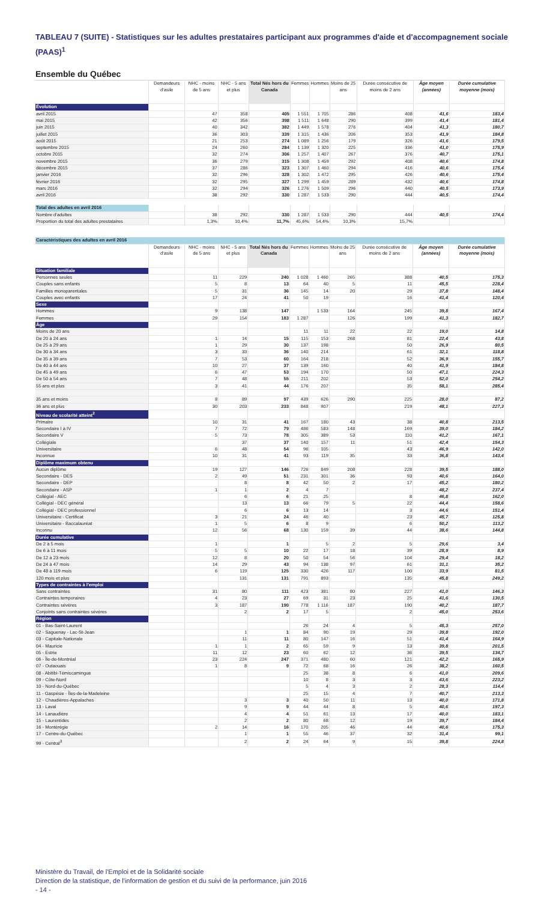TABLEAU 7 (SUITE) - Statistiques sur les adultes prestataires participant aux programmes d'aide et d'accompagnement sociale (PAAS)<sup>1</sup>
Ensemble du Québec
| | Demandeurs d'asile | NHC - moins de 5 ans | NHC - 5 ans et plus | Total Nés hors du Canada | Femmes | Hommes | Moins de 25 ans | Durée consécutive de moins de 2 ans | Âge moyen (années) | Durée cumulative moyenne (mois) |
| --- | --- | --- | --- | --- | --- | --- | --- | --- | --- | --- |
| Évolution | | | | | | | | | | |
| avril 2015 | | 47 | 358 | 405 | 1 551 | 1 705 | 286 | 408 | 41,6 | 183,4 |
| mai 2015 | | 42 | 356 | 398 | 1 511 | 1 648 | 290 | 399 | 41,4 | 181,4 |
| juin 2015 | | 40 | 342 | 382 | 1 449 | 1 578 | 276 | 404 | 41,3 | 180,7 |
| juillet 2015 | | 36 | 303 | 339 | 1 315 | 1 436 | 206 | 353 | 41,9 | 184,8 |
| août 2015 | | 21 | 253 | 274 | 1 089 | 1 256 | 179 | 326 | 41,6 | 179,5 |
| septembre 2015 | | 24 | 260 | 284 | 1 139 | 1 320 | 225 | 336 | 41,0 | 175,9 |
| octobre 2015 | | 32 | 274 | 306 | 1 257 | 1 407 | 267 | 376 | 40,7 | 175,1 |
| novembre 2015 | | 36 | 279 | 315 | 1 308 | 1 459 | 292 | 408 | 40,6 | 174,8 |
| décembre 2015 | | 37 | 286 | 323 | 1 307 | 1 460 | 294 | 416 | 40,6 | 175,4 |
| janvier 2016 | | 32 | 296 | 328 | 1 302 | 1 472 | 295 | 426 | 40,6 | 175,4 |
| février 2016 | | 32 | 295 | 327 | 1 299 | 1 459 | 289 | 432 | 40,6 | 174,8 |
| mars 2016 | | 32 | 294 | 326 | 1 276 | 1 509 | 296 | 440 | 40,5 | 173,9 |
| avril 2016 | | 38 | 292 | 330 | 1 287 | 1 533 | 290 | 444 | 40,5 | 174,4 |
| Total des adultes en avril 2016 | | | | | | | | | | |
| Nombre d'adultes | | 38 | 292 | 330 | 1 287 | 1 533 | 290 | 444 | 40,5 | 174,4 |
| Proportion du total des adultes prestataires | | 1,3% | 10,4% | 11,7% | 45,6% | 54,4% | 10,3% | 15,7% | | |
| Caractéristiques des adultes en avril 2016 | | | | | | | | | | |
| | Demandeurs d'asile | NHC - moins de 5 ans | NHC - 5 ans et plus | Total Nés hors du Canada | Femmes | Hommes | Moins de 25 ans | Durée consécutive de moins de 2 ans | Âge moyen (années) | Durée cumulative moyenne (mois) |
| Situation familiale | | | | | | | | | | |
| Personnes seules | | 11 | 229 | 240 | 1 028 | 1 460 | 265 | 388 | 40,5 | 175,3 |
| Couples sans enfants | | 5 | 8 | 13 | 64 | 40 | 5 | 11 | 45,5 | 228,4 |
| Familles monoparentales | | 5 | 31 | 36 | 145 | 14 | 20 | 29 | 37,8 | 148,4 |
| Couples avec enfants | | 17 | 24 | 41 | 50 | 19 | | 16 | 41,4 | 120,4 |
| Sexe | | | | | | | | | | |
| Hommes | | 9 | 138 | 147 | | 1 533 | 164 | 245 | 39,8 | 167,4 |
| Femmes | | 29 | 154 | 183 | 1 287 | | 126 | 199 | 41,3 | 182,7 |
| Âge | | | | | | | | | | |
| Moins de 20 ans | | | | | 11 | 11 | 22 | 22 | 19,0 | 14,8 |
| De 20 à 24 ans | | 1 | 14 | 15 | 115 | 153 | 268 | 81 | 22,4 | 43,8 |
| De 25 à 29 ans | | 1 | 29 | 30 | 137 | 198 | | 50 | 26,9 | 80,5 |
| De 30 à 34 ans | | 3 | 33 | 36 | 140 | 214 | | 61 | 32,1 | 118,8 |
| De 35 à 39 ans | | 7 | 53 | 60 | 164 | 218 | | 52 | 36,9 | 155,7 |
| De 40 à 44 ans | | 10 | 27 | 37 | 139 | 160 | | 40 | 41,9 | 184,8 |
| De 45 à 49 ans | | 6 | 47 | 53 | 194 | 170 | | 50 | 47,1 | 224,3 |
| De 50 à 54 ans | | 7 | 48 | 55 | 211 | 202 | | 53 | 52,0 | 254,2 |
| 55 ans et plus | | 3 | 41 | 44 | 176 | 207 | | 35 | 58,1 | 285,4 |
| 35 ans et moins | | 8 | 89 | 97 | 439 | 626 | 290 | 225 | 28,0 | 87,2 |
| 36 ans et plus | | 30 | 203 | 233 | 848 | 907 | | 219 | 48,1 | 227,3 |
| Niveau de scolarité atteint<sup>2</sup> | | | | | | | | | | |
| Primaire | | 10 | 31 | 41 | 167 | 180 | 43 | 38 | 40,8 | 213,5 |
| Secondaire I à IV | | 7 | 72 | 79 | 486 | 583 | 148 | 169 | 39,0 | 184,2 |
| Secondaire V | | 5 | 73 | 78 | 305 | 389 | 53 | 110 | 41,2 | 167,1 |
| Collégiale | | | 37 | 37 | 140 | 157 | 11 | 51 | 42,4 | 154,3 |
| Universitaire | | 6 | 48 | 54 | 96 | 105 | | 43 | 46,9 | 142,0 |
| Inconnue | | 10 | 31 | 41 | 93 | 119 | 35 | 33 | 36,8 | 143,4 |
| Diplôme maximum obtenu | | | | | | | | | | |
| Aucun diplôme | | 19 | 127 | 146 | 726 | 849 | 208 | 228 | 39,5 | 188,0 |
| Secondaire - DES | | 2 | 49 | 51 | 231 | 301 | 36 | 93 | 40,6 | 164,0 |
| Secondaire - DEP | | | 8 | 8 | 42 | 50 | 2 | 17 | 45,2 | 180,2 |
| Secondaire - ASP | | 1 | 1 | 2 | 4 | 7 | | | 48,2 | 237,4 |
| Collégial - AEC | | | 6 | 6 | 21 | 25 | | 8 | 46,8 | 162,0 |
| Collégial - DEC général | | | 13 | 13 | 66 | 79 | 5 | 22 | 44,4 | 158,6 |
| Collégial - DEC professionnel | | | 6 | 6 | 13 | 14 | | 3 | 44,6 | 151,4 |
| Universitaire - Certificat | | 3 | 21 | 24 | 46 | 40 | | 23 | 45,7 | 125,8 |
| Universitaire - Baccalauréat | | 1 | 5 | 6 | 8 | 9 | | 6 | 50,2 | 113,2 |
| Inconnu | | 12 | 56 | 68 | 130 | 159 | 39 | 44 | 38,6 | 144,8 |
| Durée cumulative | | | | | | | | | | |
| De 2 à 5 mois | | 1 | | 1 | | 5 | 2 | 5 | 29,6 | 3,4 |
| De 6 à 11 mois | | 5 | 5 | 10 | 22 | 17 | 18 | 39 | 28,9 | 8,9 |
| De 12 à 23 mois | | 12 | 8 | 20 | 50 | 54 | 56 | 104 | 29,4 | 18,2 |
| De 24 à 47 mois | | 14 | 29 | 43 | 94 | 138 | 97 | 61 | 31,1 | 35,2 |
| De 48 à 119 mois | | 6 | 119 | 125 | 330 | 426 | 117 | 100 | 33,9 | 81,5 |
| 120 mois et plus | | | 131 | 131 | 791 | 893 | | 135 | 45,8 | 249,2 |
| Types de contraintes à l'emploi | | | | | | | | | | |
| Sans contraintes | | 31 | 80 | 111 | 423 | 381 | 80 | 227 | 41,0 | 146,3 |
| Contraintes temporaires | | 4 | 23 | 27 | 69 | 31 | 23 | 25 | 41,6 | 130,5 |
| Contraintes sévères | | 3 | 187 | 190 | 778 | 1 116 | 187 | 190 | 40,2 | 187,7 |
| Conjoints sans contraintes sévères | | | 2 | 2 | 17 | 5 | | 2 | 45,0 | 253,6 |
| Région | | | | | | | | | | |
| 01 - Bas-Saint-Laurent | | | | | 26 | 24 | 4 | 5 | 45,3 | 257,0 |
| 02 - Saguenay - Lac-St-Jean | | | 1 | 1 | 84 | 90 | 19 | 29 | 39,8 | 192,0 |
| 03 - Capitale-Nationale | | | 11 | 11 | 80 | 147 | 16 | 51 | 41,4 | 164,9 |
| 04 - Mauricie | | 1 | 1 | 2 | 65 | 59 | 9 | 13 | 39,8 | 201,5 |
| 05 - Estrie | | 11 | 12 | 23 | 60 | 62 | 12 | 36 | 39,5 | 134,7 |
| 06 - Île-de-Montréal | | 23 | 224 | 247 | 371 | 480 | 60 | 121 | 42,2 | 165,9 |
| 07 - Outaouais | | 1 | 8 | 9 | 72 | 68 | 16 | 26 | 38,2 | 160,5 |
| 08 - Abitibi-Témiscamingue | | | | | 25 | 38 | 8 | 6 | 41,0 | 209,6 |
| 09 - Côte-Nord | | | | | 10 | 8 | 3 | 3 | 43,6 | 223,2 |
| 10 - Nord-du-Québec | | | | | 5 | 4 | 3 | 2 | 28,3 | 114,4 |
| 11 - Gaspésie - Îles-de-la-Madeleine | | | | | 25 | 15 | 4 | 7 | 40,7 | 213,3 |
| 12 - Chaudières-Appalaches | | | 3 | 3 | 40 | 50 | 11 | 13 | 40,0 | 171,8 |
| 13 - Laval | | | 9 | 9 | 44 | 44 | 8 | 5 | 40,6 | 197,3 |
| 14 - Lanaudière | | | 4 | 4 | 51 | 61 | 13 | 17 | 40,0 | 183,1 |
| 15 - Laurentides | | | 2 | 2 | 80 | 68 | 12 | 19 | 39,7 | 184,4 |
| 16 - Montérégie | | 2 | 14 | 16 | 170 | 205 | 46 | 44 | 40,6 | 175,3 |
| 17 - Centre-du-Québec | | | 1 | 1 | 55 | 46 | 37 | 32 | 31,4 | 99,1 |
| 99 - Central<sup>3</sup> | | | 2 | 2 | 24 | 64 | 9 | 15 | 39,8 | 224,8 |
Ministère du Travail, de l'Emploi et de la Solidarité sociale
Direction de la statistique, de l'information de gestion et du suivi de la performance, juin 2016
- 14 -